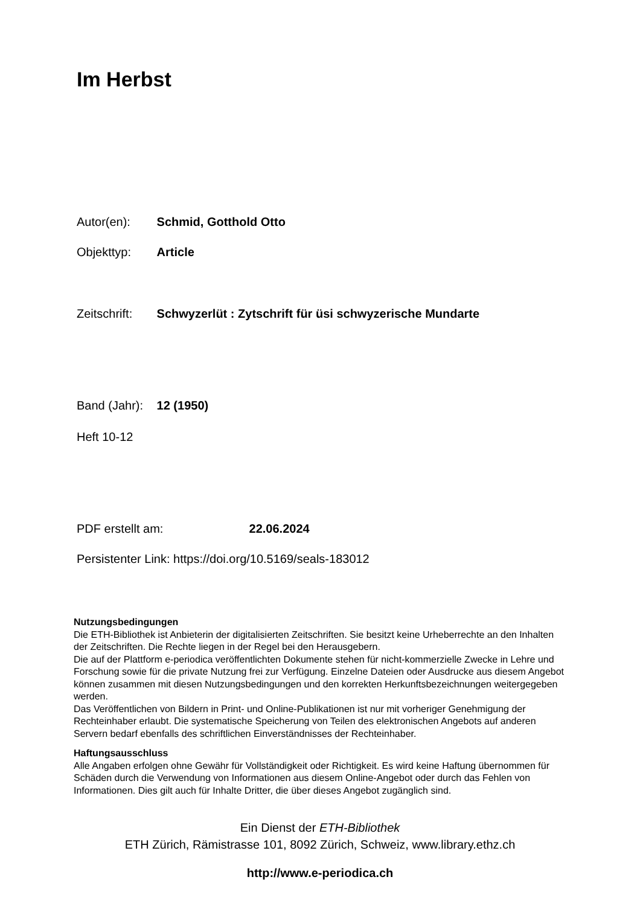Im Herbst
Autor(en): Schmid, Gotthold Otto
Objekttyp: Article
Zeitschrift: Schwyzerlüt : Zytschrift für üsi schwyzerische Mundarte
Band (Jahr): 12 (1950)
Heft 10-12
PDF erstellt am: 22.06.2024
Persistenter Link: https://doi.org/10.5169/seals-183012
Nutzungsbedingungen
Die ETH-Bibliothek ist Anbieterin der digitalisierten Zeitschriften. Sie besitzt keine Urheberrechte an den Inhalten der Zeitschriften. Die Rechte liegen in der Regel bei den Herausgebern.
Die auf der Plattform e-periodica veröffentlichten Dokumente stehen für nicht-kommerzielle Zwecke in Lehre und Forschung sowie für die private Nutzung frei zur Verfügung. Einzelne Dateien oder Ausdrucke aus diesem Angebot können zusammen mit diesen Nutzungsbedingungen und den korrekten Herkunftsbezeichnungen weitergegeben werden.
Das Veröffentlichen von Bildern in Print- und Online-Publikationen ist nur mit vorheriger Genehmigung der Rechteinhaber erlaubt. Die systematische Speicherung von Teilen des elektronischen Angebots auf anderen Servern bedarf ebenfalls des schriftlichen Einverständnisses der Rechteinhaber.
Haftungsausschluss
Alle Angaben erfolgen ohne Gewähr für Vollständigkeit oder Richtigkeit. Es wird keine Haftung übernommen für Schäden durch die Verwendung von Informationen aus diesem Online-Angebot oder durch das Fehlen von Informationen. Dies gilt auch für Inhalte Dritter, die über dieses Angebot zugänglich sind.
Ein Dienst der ETH-Bibliothek
ETH Zürich, Rämistrasse 101, 8092 Zürich, Schweiz, www.library.ethz.ch
http://www.e-periodica.ch